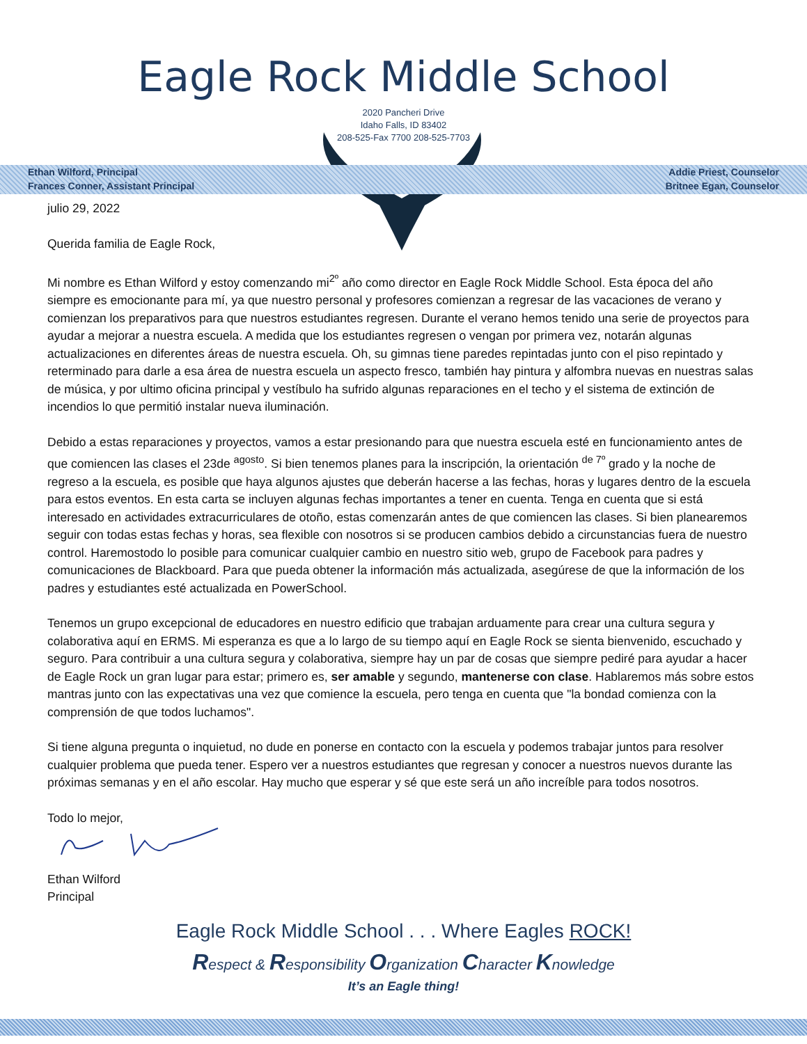Eagle Rock Middle School
2020 Pancheri Drive
Idaho Falls, ID 83402
208-525-Fax 7700 208-525-7703
Ethan Wilford, Principal
Frances Conner, Assistant Principal
Addie Priest, Counselor
Britnee Egan, Counselor
julio 29, 2022
Querida familia de Eagle Rock,
Mi nombre es Ethan Wilford y estoy comenzando mi<sup>2º</sup> año como director en Eagle Rock Middle School. Esta época del año siempre es emocionante para mí, ya que nuestro personal y profesores comienzan a regresar de las vacaciones de verano y comienzan los preparativos para que nuestros estudiantes regresen. Durante el verano hemos tenido una serie de proyectos para ayudar a mejorar a nuestra escuela. A medida que los estudiantes regresen o vengan por primera vez, notarán algunas actualizaciones en diferentes áreas de nuestra escuela. Oh, su gimnas tiene paredes repintadas junto con el piso repintado y reterminado para darle a esa área de nuestra escuela un aspecto fresco, también hay pintura y alfombra nuevas en nuestras salas de música, y por ultimo oficina principal y vestíbulo ha sufrido algunas reparaciones en el techo y el sistema de extinción de incendios lo que permitió instalar nueva iluminación.
Debido a estas reparaciones y proyectos, vamos a estar presionando para que nuestra escuela esté en funcionamiento antes de que comiencen las clases el 23de <sup>agosto</sup>. Si bien tenemos planes para la inscripción, la orientación <sup>de 7º</sup> grado y la noche de regreso a la escuela, es posible que haya algunos ajustes que deberán hacerse a las fechas, horas y lugares dentro de la escuela para estos eventos. En esta carta se incluyen algunas fechas importantes a tener en cuenta. Tenga en cuenta que si está interesado en actividades extracurriculares de otoño, estas comenzarán antes de que comiencen las clases. Si bien planearemos seguir con todas estas fechas y horas, sea flexible con nosotros si se producen cambios debido a circunstancias fuera de nuestro control. Haremostodo lo posible para comunicar cualquier cambio en nuestro sitio web, grupo de Facebook para padres y comunicaciones de Blackboard. Para que pueda obtener la información más actualizada, asegúrese de que la información de los padres y estudiantes esté actualizada en PowerSchool.
Tenemos un grupo excepcional de educadores en nuestro edificio que trabajan arduamente para crear una cultura segura y colaborativa aquí en ERMS. Mi esperanza es que a lo largo de su tiempo aquí en Eagle Rock se sienta bienvenido, escuchado y seguro. Para contribuir a una cultura segura y colaborativa, siempre hay un par de cosas que siempre pediré para ayudar a hacer de Eagle Rock un gran lugar para estar; primero es, ser amable y segundo, mantenerse con clase. Hablaremos más sobre estos mantras junto con las expectativas una vez que comience la escuela, pero tenga en cuenta que "la bondad comienza con la comprensión de que todos luchamos".
Si tiene alguna pregunta o inquietud, no dude en ponerse en contacto con la escuela y podemos trabajar juntos para resolver cualquier problema que pueda tener. Espero ver a nuestros estudiantes que regresan y conocer a nuestros nuevos durante las próximas semanas y en el año escolar. Hay mucho que esperar y sé que este será un año increíble para todos nosotros.
Todo lo mejor,
Ethan Wilford
Principal
Eagle Rock Middle School . . . Where Eagles ROCK!
Respect & Responsibility Organization Character Knowledge
It’s an Eagle thing!